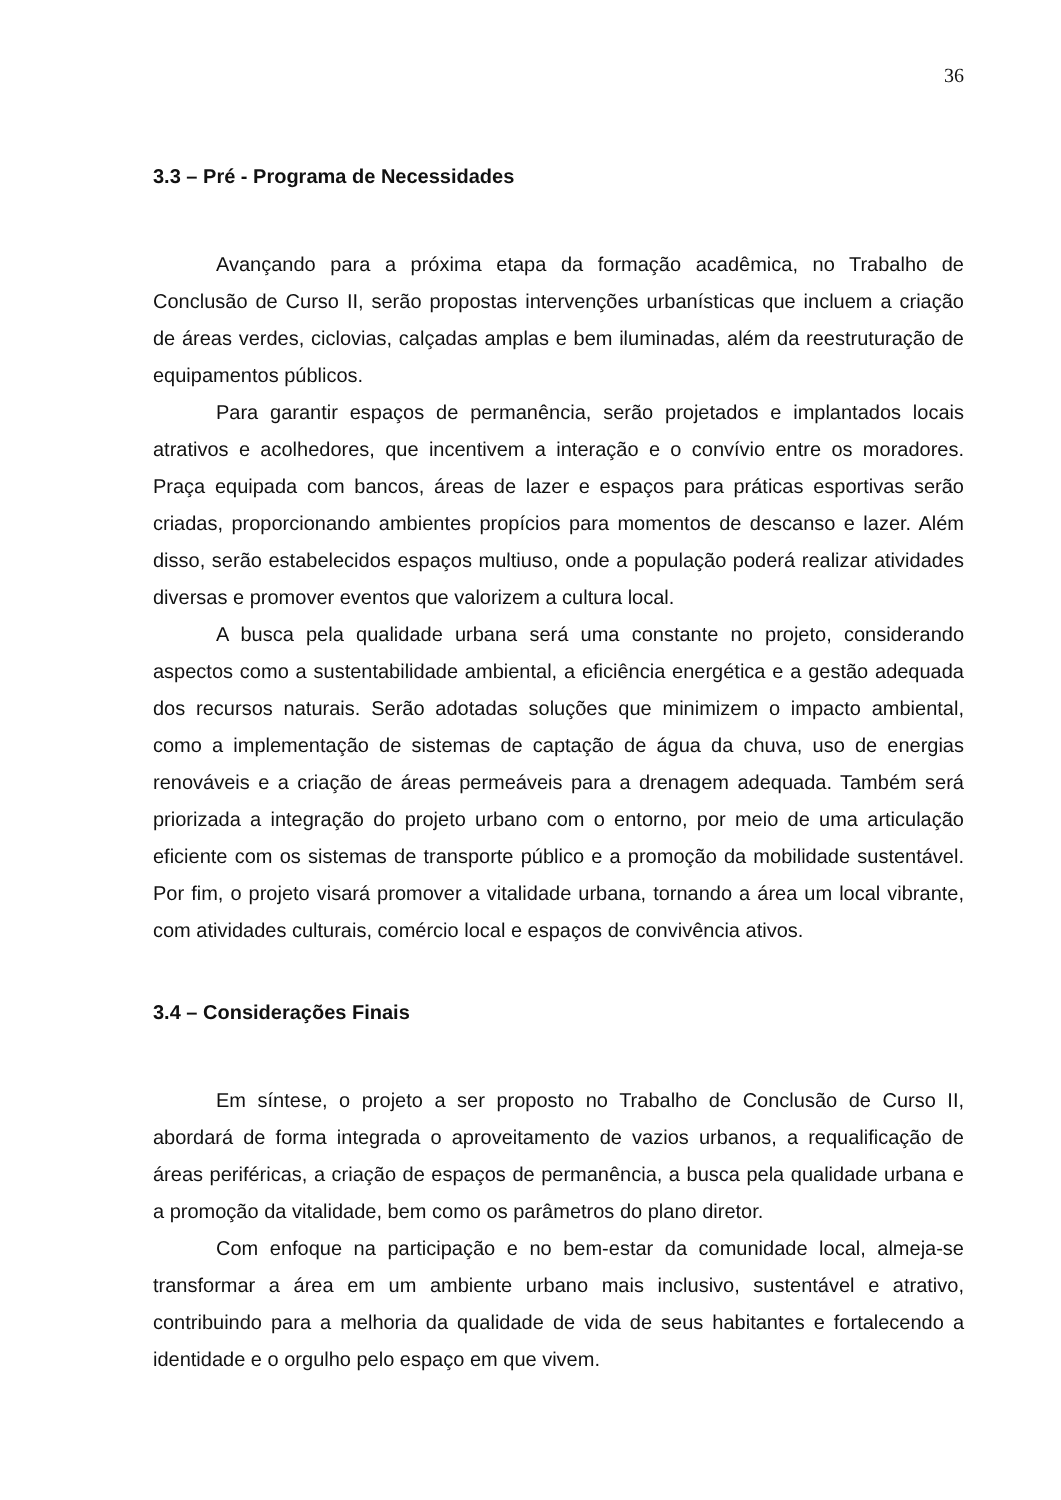36
3.3 – Pré - Programa de Necessidades
Avançando para a próxima etapa da formação acadêmica, no Trabalho de Conclusão de Curso II, serão propostas intervenções urbanísticas que incluem a criação de áreas verdes, ciclovias, calçadas amplas e bem iluminadas, além da reestruturação de equipamentos públicos.
Para garantir espaços de permanência, serão projetados e implantados locais atrativos e acolhedores, que incentivem a interação e o convívio entre os moradores. Praça equipada com bancos, áreas de lazer e espaços para práticas esportivas serão criadas, proporcionando ambientes propícios para momentos de descanso e lazer. Além disso, serão estabelecidos espaços multiuso, onde a população poderá realizar atividades diversas e promover eventos que valorizem a cultura local.
A busca pela qualidade urbana será uma constante no projeto, considerando aspectos como a sustentabilidade ambiental, a eficiência energética e a gestão adequada dos recursos naturais. Serão adotadas soluções que minimizem o impacto ambiental, como a implementação de sistemas de captação de água da chuva, uso de energias renováveis e a criação de áreas permeáveis para a drenagem adequada. Também será priorizada a integração do projeto urbano com o entorno, por meio de uma articulação eficiente com os sistemas de transporte público e a promoção da mobilidade sustentável. Por fim, o projeto visará promover a vitalidade urbana, tornando a área um local vibrante, com atividades culturais, comércio local e espaços de convivência ativos.
3.4 – Considerações Finais
Em síntese, o projeto a ser proposto no Trabalho de Conclusão de Curso II, abordará de forma integrada o aproveitamento de vazios urbanos, a requalificação de áreas periféricas, a criação de espaços de permanência, a busca pela qualidade urbana e a promoção da vitalidade, bem como os parâmetros do plano diretor.
Com enfoque na participação e no bem-estar da comunidade local, almeja-se transformar a área em um ambiente urbano mais inclusivo, sustentável e atrativo, contribuindo para a melhoria da qualidade de vida de seus habitantes e fortalecendo a identidade e o orgulho pelo espaço em que vivem.